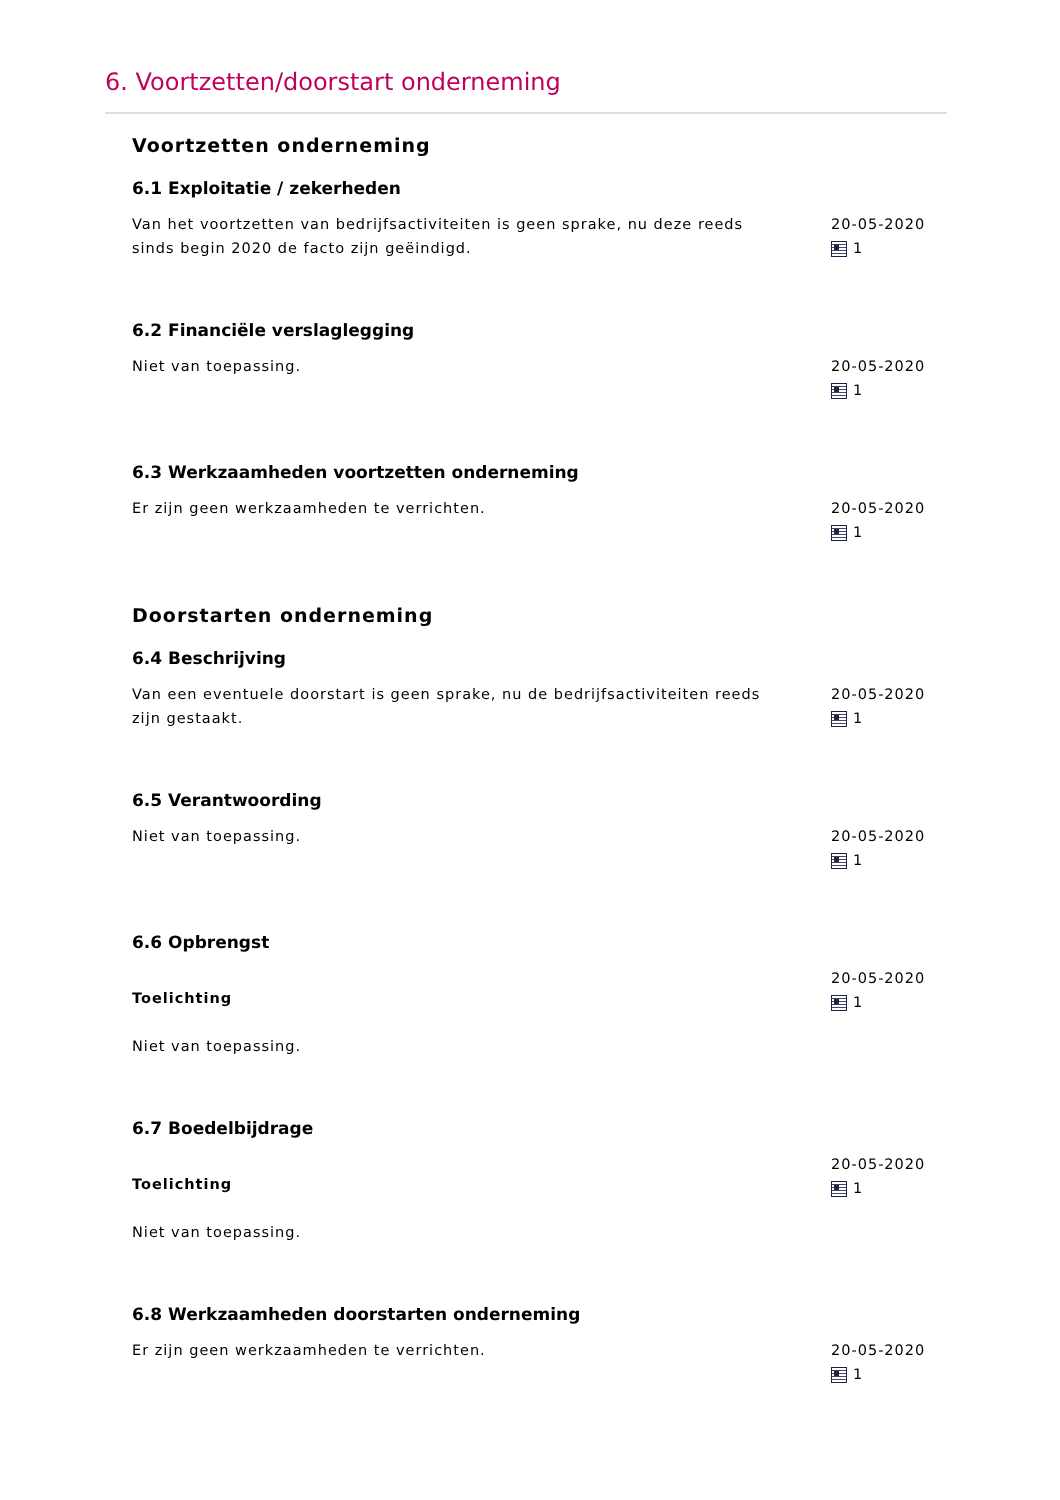6. Voortzetten/doorstart onderneming
Voortzetten onderneming
6.1 Exploitatie / zekerheden
Van het voortzetten van bedrijfsactiviteiten is geen sprake, nu deze reeds sinds begin 2020 de facto zijn geëindigd.
20-05-2020
1
6.2 Financiële verslaglegging
Niet van toepassing. 20-05-2020
1
6.3 Werkzaamheden voortzetten onderneming
Er zijn geen werkzaamheden te verrichten. 20-05-2020
1
Doorstarten onderneming
6.4 Beschrijving
Van een eventuele doorstart is geen sprake, nu de bedrijfsactiviteiten reeds zijn gestaakt.
20-05-2020
1
6.5 Verantwoording
Niet van toepassing. 20-05-2020
1
6.6 Opbrengst
Toelichting
Niet van toepassing.
20-05-2020
1
6.7 Boedelbijdrage
Toelichting
Niet van toepassing.
20-05-2020
1
6.8 Werkzaamheden doorstarten onderneming
Er zijn geen werkzaamheden te verrichten. 20-05-2020
1